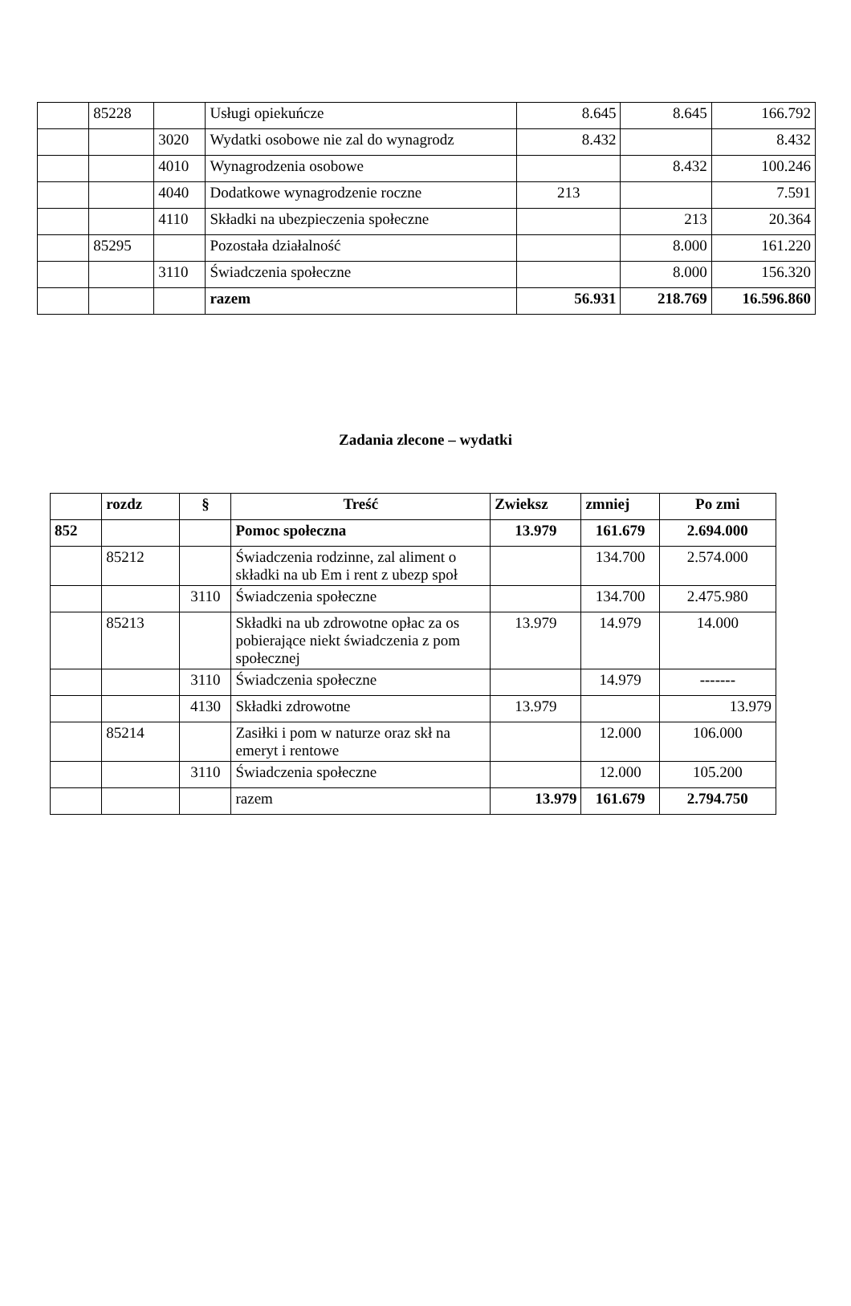| | 85228 | | Usługi opiekuńcze | 8.645 | 8.645 | 166.792 |
| | | 3020 | Wydatki osobowe nie zal do wynagrodz | 8.432 | | 8.432 |
| | | 4010 | Wynagrodzenia osobowe | | 8.432 | 100.246 |
| | | 4040 | Dodatkowe wynagrodzenie roczne | 213 | | 7.591 |
| | | 4110 | Składki na ubezpieczenia społeczne | | 213 | 20.364 |
| | 85295 | | Pozostała działalność | | 8.000 | 161.220 |
| | | 3110 | Świadczenia społeczne | | 8.000 | 156.320 |
| | | | razem | 56.931 | 218.769 | 16.596.860 |
Zadania zlecone – wydatki
| | rozdz | § | Treść | Zwieksz | zmniej | Po zmi |
| 852 | | | Pomoc społeczna | 13.979 | 161.679 | 2.694.000 |
| | 85212 | | Świadczenia rodzinne, zal aliment o składki na ub Em i rent z ubezp społ | | 134.700 | 2.574.000 |
| | | 3110 | Świadczenia społeczne | | 134.700 | 2.475.980 |
| | 85213 | | Składki na ub zdrowotne opłac za os pobierające niekt świadczenia z pom społecznej | 13.979 | 14.979 | 14.000 |
| | | 3110 | Świadczenia społeczne | | 14.979 | ------- |
| | | 4130 | Składki zdrowotne | 13.979 | | 13.979 |
| | 85214 | | Zasiłki i pom w naturze oraz skł na emeryt i rentowe | | 12.000 | 106.000 |
| | | 3110 | Świadczenia społeczne | | 12.000 | 105.200 |
| | | | razem | 13.979 | 161.679 | 2.794.750 |